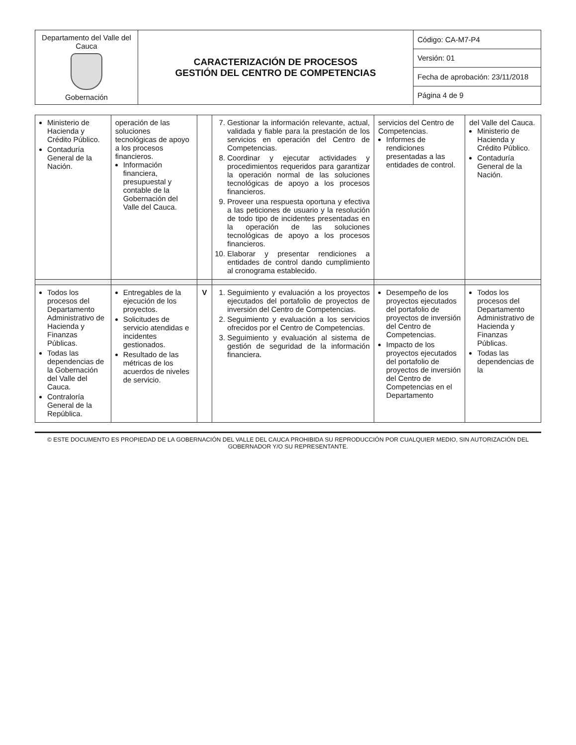| Departamento del Valle del Cauca Gobernación | CARACTERIZACIÓN DE PROCESOS GESTIÓN DEL CENTRO DE COMPETENCIAS | Código: CA-M7-P4 |
| | | Versión: 01 |
| | | Fecha de aprobación: 23/11/2018 |
| | | Página 4 de 9 |
| Ministerio de Hacienda y Crédito Público. Contaduría General de la Nación. | operación de las soluciones tecnológicas de apoyo a los procesos financieros. Información financiera, presupuestal y contable de la Gobernación del Valle del Cauca. | | 7. Gestionar la información relevante, actual, validada y fiable para la prestación de los servicios en operación del Centro de Competencias. 8. Coordinar y ejecutar actividades y procedimientos requeridos para garantizar la operación normal de las soluciones tecnológicas de apoyo a los procesos financieros. 9. Proveer una respuesta oportuna y efectiva a las peticiones de usuario y la resolución de todo tipo de incidentes presentadas en la operación de las soluciones tecnológicas de apoyo a los procesos financieros. 10. Elaborar y presentar rendiciones a entidades de control dando cumplimiento al cronograma establecido. | servicios del Centro de Competencias. Informes de rendiciones presentadas a las entidades de control. | del Valle del Cauca. Ministerio de Hacienda y Crédito Público. Contaduría General de la Nación. |
| Todos los procesos del Departamento Administrativo de Hacienda y Finanzas Públicas. Todas las dependencias de la Gobernación del Valle del Cauca. Contraloría General de la República. | Entregables de la ejecución de los proyectos. Solicitudes de servicio atendidas e incidentes gestionados. Resultado de las métricas de los acuerdos de niveles de servicio. | V | 1. Seguimiento y evaluación a los proyectos ejecutados del portafolio de proyectos de inversión del Centro de Competencias. 2. Seguimiento y evaluación a los servicios ofrecidos por el Centro de Competencias. 3. Seguimiento y evaluación al sistema de gestión de seguridad de la información financiera. | Desempeño de los proyectos ejecutados del portafolio de proyectos de inversión del Centro de Competencias. Impacto de los proyectos ejecutados del portafolio de proyectos de inversión del Centro de Competencias en el Departamento | Todos los procesos del Departamento Administrativo de Hacienda y Finanzas Públicas. Todas las dependencias de la |
© ESTE DOCUMENTO ES PROPIEDAD DE LA GOBERNACIÓN DEL VALLE DEL CAUCA PROHIBIDA SU REPRODUCCIÓN POR CUALQUIER MEDIO, SIN AUTORIZACIÓN DEL GOBERNADOR Y/O SU REPRESENTANTE.